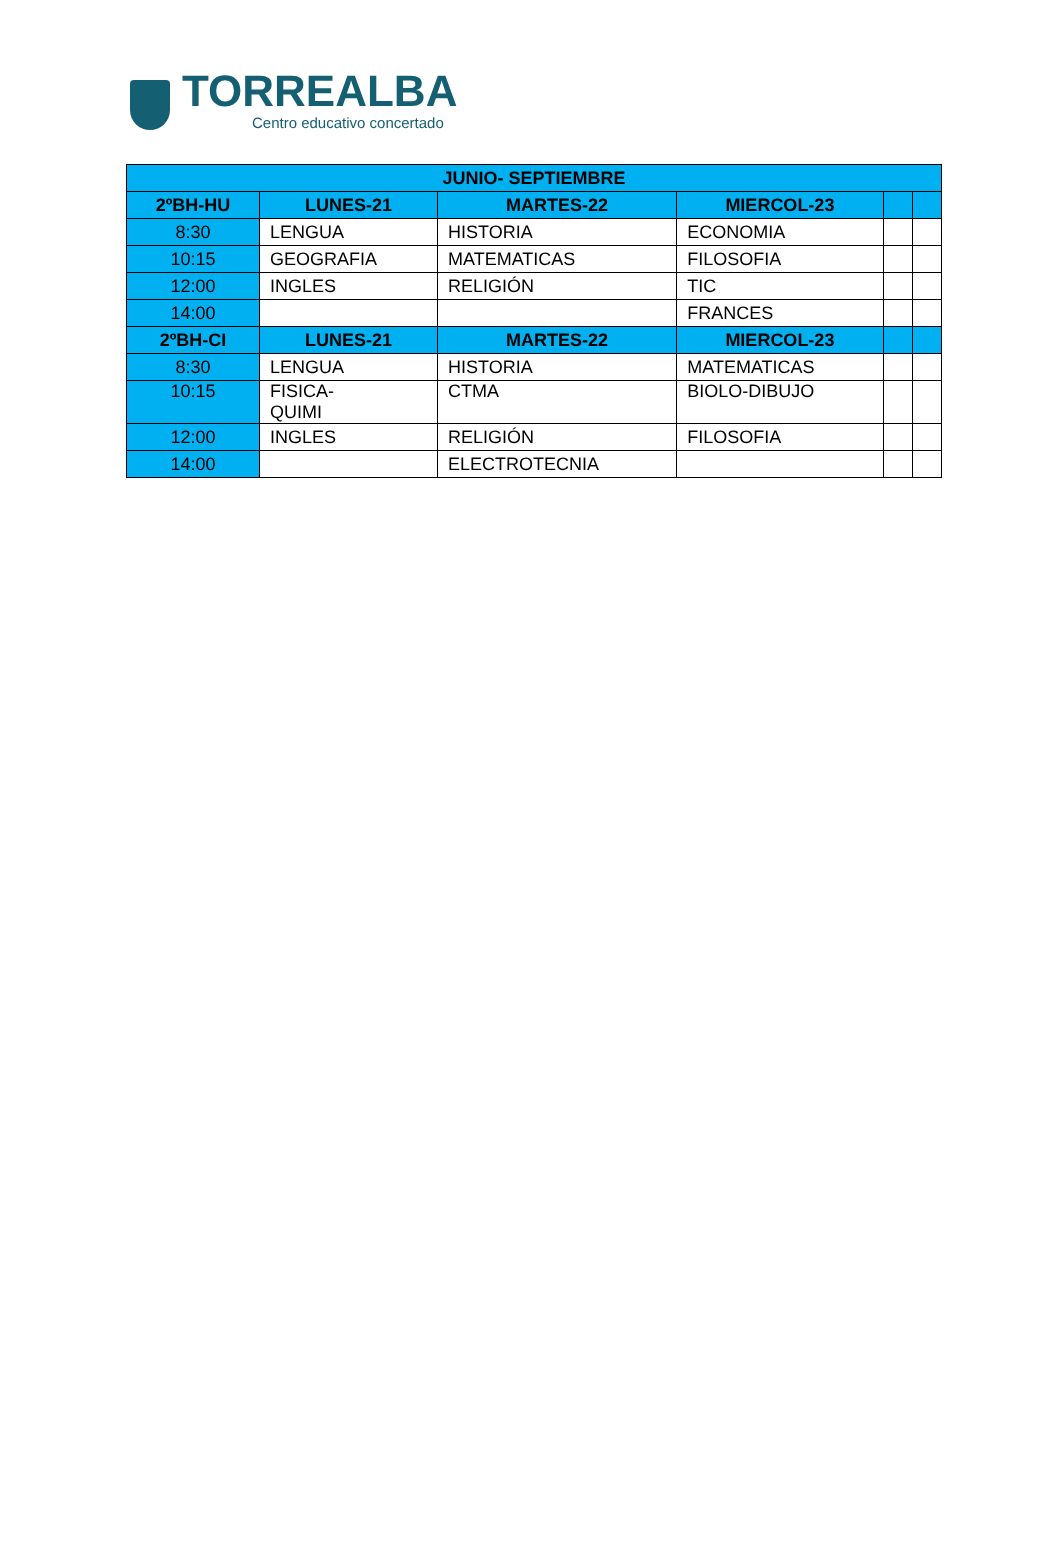TORREALBA
Centro educativo concertado
| JUNIO- SEPTIEMBRE | | | | | |
| --- | --- | --- | --- | --- | --- |
| 2ºBH-HU | LUNES-21 | MARTES-22 | MIERCOL-23 | | |
| 8:30 | LENGUA | HISTORIA | ECONOMIA | | |
| 10:15 | GEOGRAFIA | MATEMATICAS | FILOSOFIA | | |
| 12:00 | INGLES | RELIGIÓN | TIC | | |
| 14:00 | | | FRANCES | | |
| 2ºBH-CI | LUNES-21 | MARTES-22 | MIERCOL-23 | | |
| 8:30 | LENGUA | HISTORIA | MATEMATICAS | | |
| 10:15 | FISICA- QUIMI | CTMA | BIOLO-DIBUJO | | |
| 12:00 | INGLES | RELIGIÓN | FILOSOFIA | | |
| 14:00 | | ELECTROTECNIA | | | |